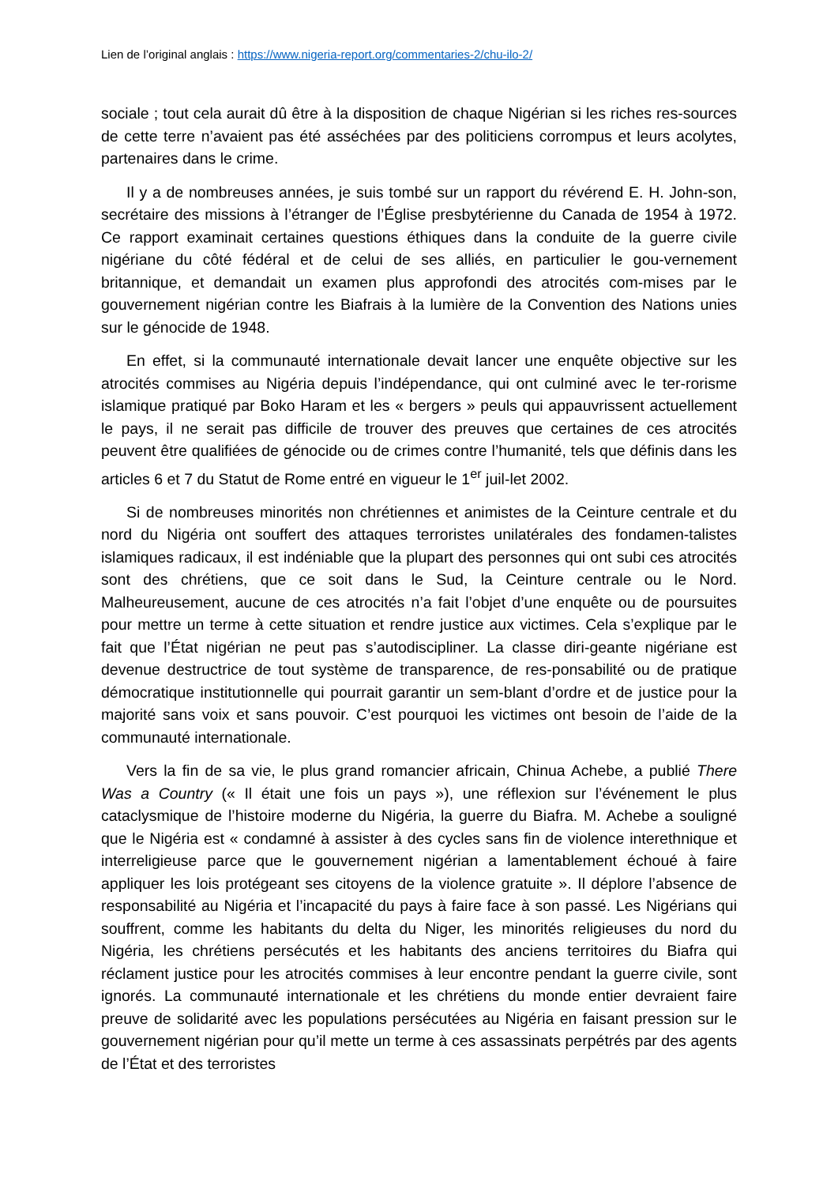Lien de l’original anglais : https://www.nigeria-report.org/commentaries-2/chu-ilo-2/
sociale ; tout cela aurait dû être à la disposition de chaque Nigérian si les riches res-sources de cette terre n’avaient pas été asséchées par des politiciens corrompus et leurs acolytes, partenaires dans le crime.
Il y a de nombreuses années, je suis tombé sur un rapport du révérend E. H. John-son, secrétaire des missions à l’étranger de l’Église presbytérienne du Canada de 1954 à 1972. Ce rapport examinait certaines questions éthiques dans la conduite de la guerre civile nigériane du côté fédéral et de celui de ses alliés, en particulier le gou-vernement britannique, et demandait un examen plus approfondi des atrocités com-mises par le gouvernement nigérian contre les Biafrais à la lumière de la Convention des Nations unies sur le génocide de 1948.
En effet, si la communauté internationale devait lancer une enquête objective sur les atrocités commises au Nigéria depuis l’indépendance, qui ont culminé avec le ter-rorisme islamique pratiqué par Boko Haram et les « bergers » peuls qui appauvrissent actuellement le pays, il ne serait pas difficile de trouver des preuves que certaines de ces atrocités peuvent être qualifiées de génocide ou de crimes contre l’humanité, tels que définis dans les articles 6 et 7 du Statut de Rome entré en vigueur le 1<sup>er</sup> juil-let 2002.
Si de nombreuses minorités non chrétiennes et animistes de la Ceinture centrale et du nord du Nigéria ont souffert des attaques terroristes unilatérales des fondamen-talistes islamiques radicaux, il est indéniable que la plupart des personnes qui ont subi ces atrocités sont des chrétiens, que ce soit dans le Sud, la Ceinture centrale ou le Nord. Malheureusement, aucune de ces atrocités n’a fait l’objet d’une enquête ou de poursuites pour mettre un terme à cette situation et rendre justice aux victimes. Cela s’explique par le fait que l’État nigérian ne peut pas s’autodiscipliner. La classe diri-geante nigériane est devenue destructrice de tout système de transparence, de res-ponsabilité ou de pratique démocratique institutionnelle qui pourrait garantir un sem-blant d’ordre et de justice pour la majorité sans voix et sans pouvoir. C’est pourquoi les victimes ont besoin de l’aide de la communauté internationale.
Vers la fin de sa vie, le plus grand romancier africain, Chinua Achebe, a publié There Was a Country (« Il était une fois un pays »), une réflexion sur l’événement le plus cataclysmique de l’histoire moderne du Nigéria, la guerre du Biafra. M. Achebe a souligné que le Nigéria est « condamné à assister à des cycles sans fin de violence interethnique et interreligieuse parce que le gouvernement nigérian a lamentablement échoué à faire appliquer les lois protégeant ses citoyens de la violence gratuite ». Il déplore l’absence de responsabilité au Nigéria et l’incapacité du pays à faire face à son passé. Les Nigérians qui souffrent, comme les habitants du delta du Niger, les minorités religieuses du nord du Nigéria, les chrétiens persécutés et les habitants des anciens territoires du Biafra qui réclament justice pour les atrocités commises à leur encontre pendant la guerre civile, sont ignorés. La communauté internationale et les chrétiens du monde entier devraient faire preuve de solidarité avec les populations persécutées au Nigéria en faisant pression sur le gouvernement nigérian pour qu’il mette un terme à ces assassinats perpétrés par des agents de l’État et des terroristes